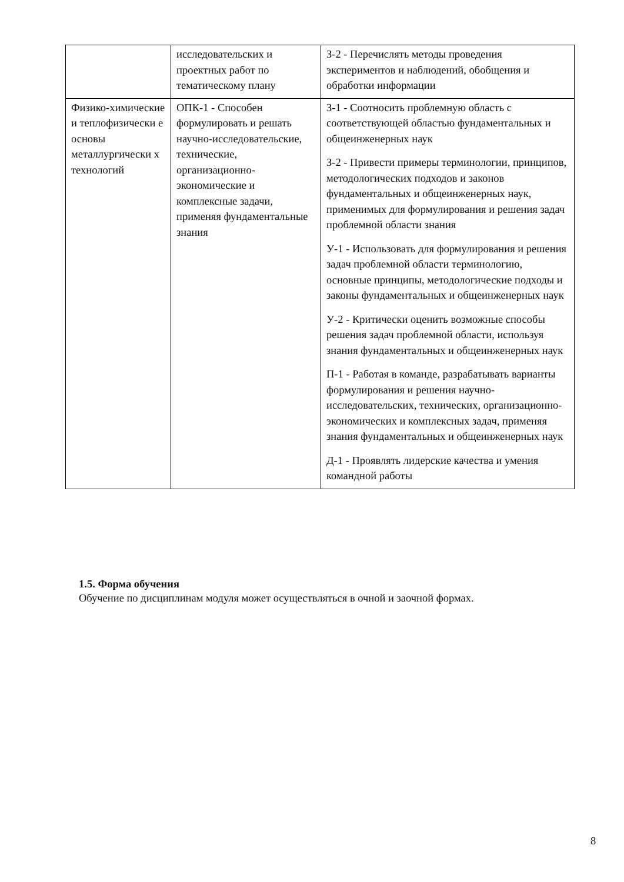| | исследовательских и проектных работ по тематическому плану | З-2 - Перечислять методы проведения экспериментов и наблюдений, обобщения и обработки информации |
| Физико-химические и теплофизически е основы металлургически х технологий | ОПК-1 - Способен формулировать и решать научно-исследовательские, технические, организационно-экономические и комплексные задачи, применяя фундаментальные знания | З-1 - Соотносить проблемную область с соответствующей областью фундаментальных и общеинженерных наук З-2 - Привести примеры терминологии, принципов, методологических подходов и законов фундаментальных и общеинженерных наук, применимых для формулирования и решения задач проблемной области знания У-1 - Использовать для формулирования и решения задач проблемной области терминологию, основные принципы, методологические подходы и законы фундаментальных и общеинженерных наук У-2 - Критически оценить возможные способы решения задач проблемной области, используя знания фундаментальных и общеинженерных наук П-1 - Работая в команде, разрабатывать варианты формулирования и решения научно-исследовательских, технических, организационно-экономических и комплексных задач, применяя знания фундаментальных и общеинженерных наук Д-1 - Проявлять лидерские качества и умения командной работы |
1.5. Форма обучения
Обучение по дисциплинам модуля может осуществляться в очной и заочной формах.
8